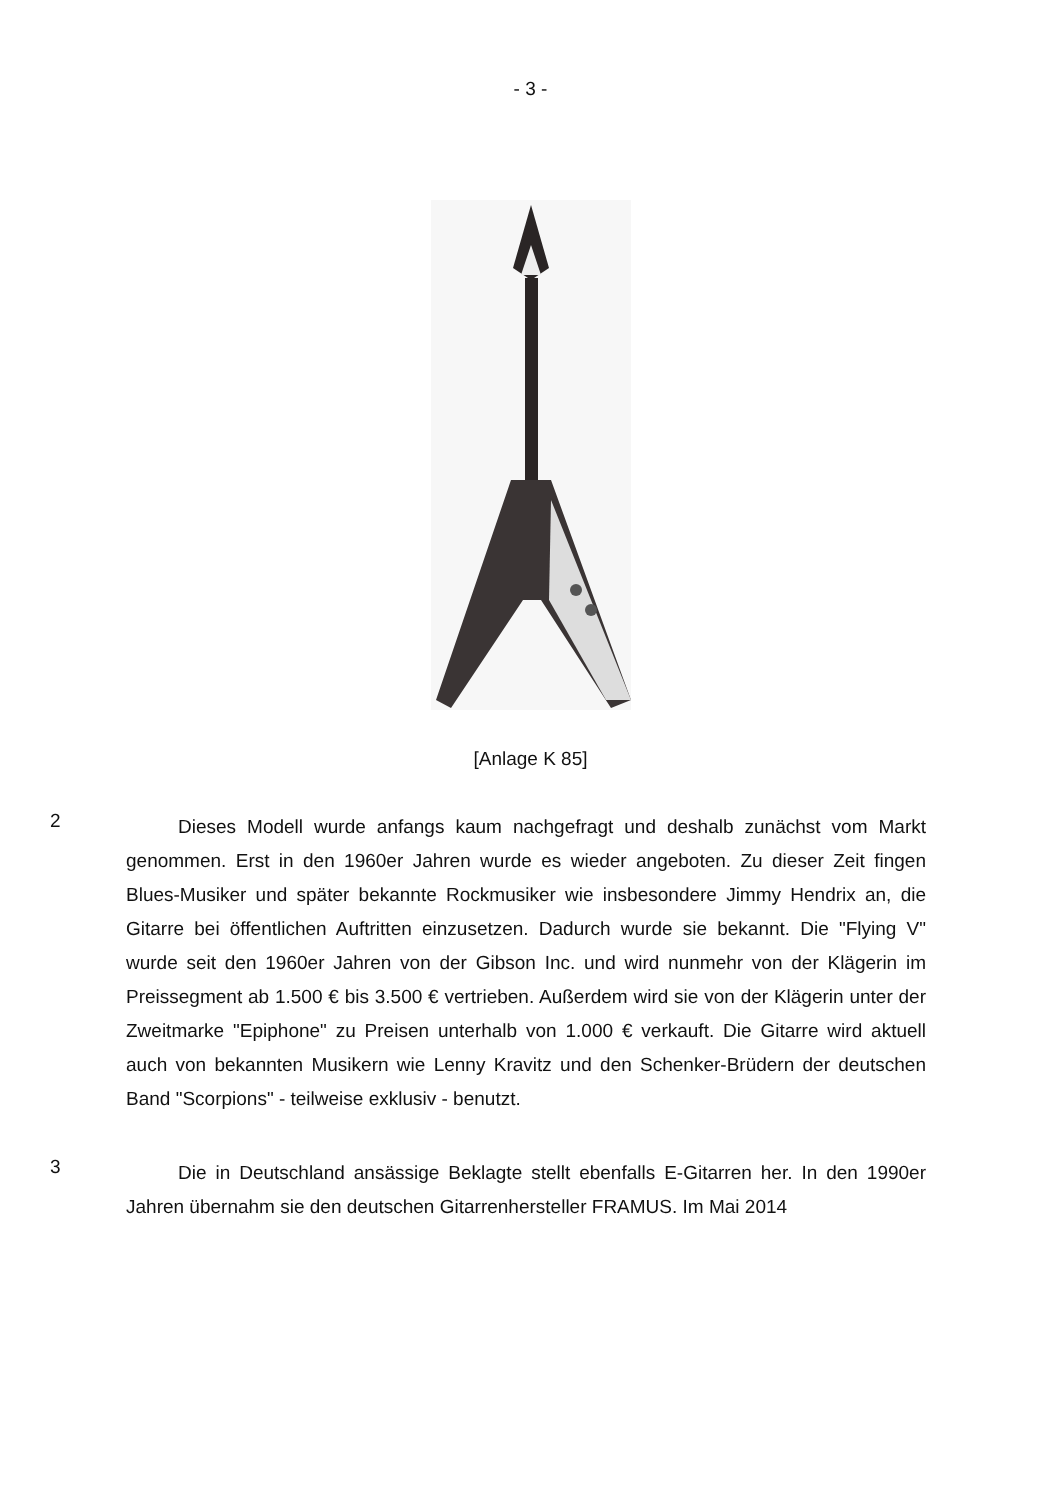- 3 -
[Anlage K 85]
2
Dieses Modell wurde anfangs kaum nachgefragt und deshalb zunächst vom Markt genommen. Erst in den 1960er Jahren wurde es wieder angeboten. Zu dieser Zeit fingen Blues-Musiker und später bekannte Rockmusiker wie insbesondere Jimmy Hendrix an, die Gitarre bei öffentlichen Auftritten einzusetzen. Dadurch wurde sie bekannt. Die "Flying V" wurde seit den 1960er Jahren von der Gibson Inc. und wird nunmehr von der Klägerin im Preissegment ab 1.500 € bis 3.500 € vertrieben. Außerdem wird sie von der Klägerin unter der Zweitmarke "Epiphone" zu Preisen unterhalb von 1.000 € verkauft. Die Gitarre wird aktuell auch von bekannten Musikern wie Lenny Kravitz und den Schenker-Brüdern der deutschen Band "Scorpions" - teilweise exklusiv - benutzt.
3
Die in Deutschland ansässige Beklagte stellt ebenfalls E-Gitarren her. In den 1990er Jahren übernahm sie den deutschen Gitarrenhersteller FRAMUS. Im Mai 2014